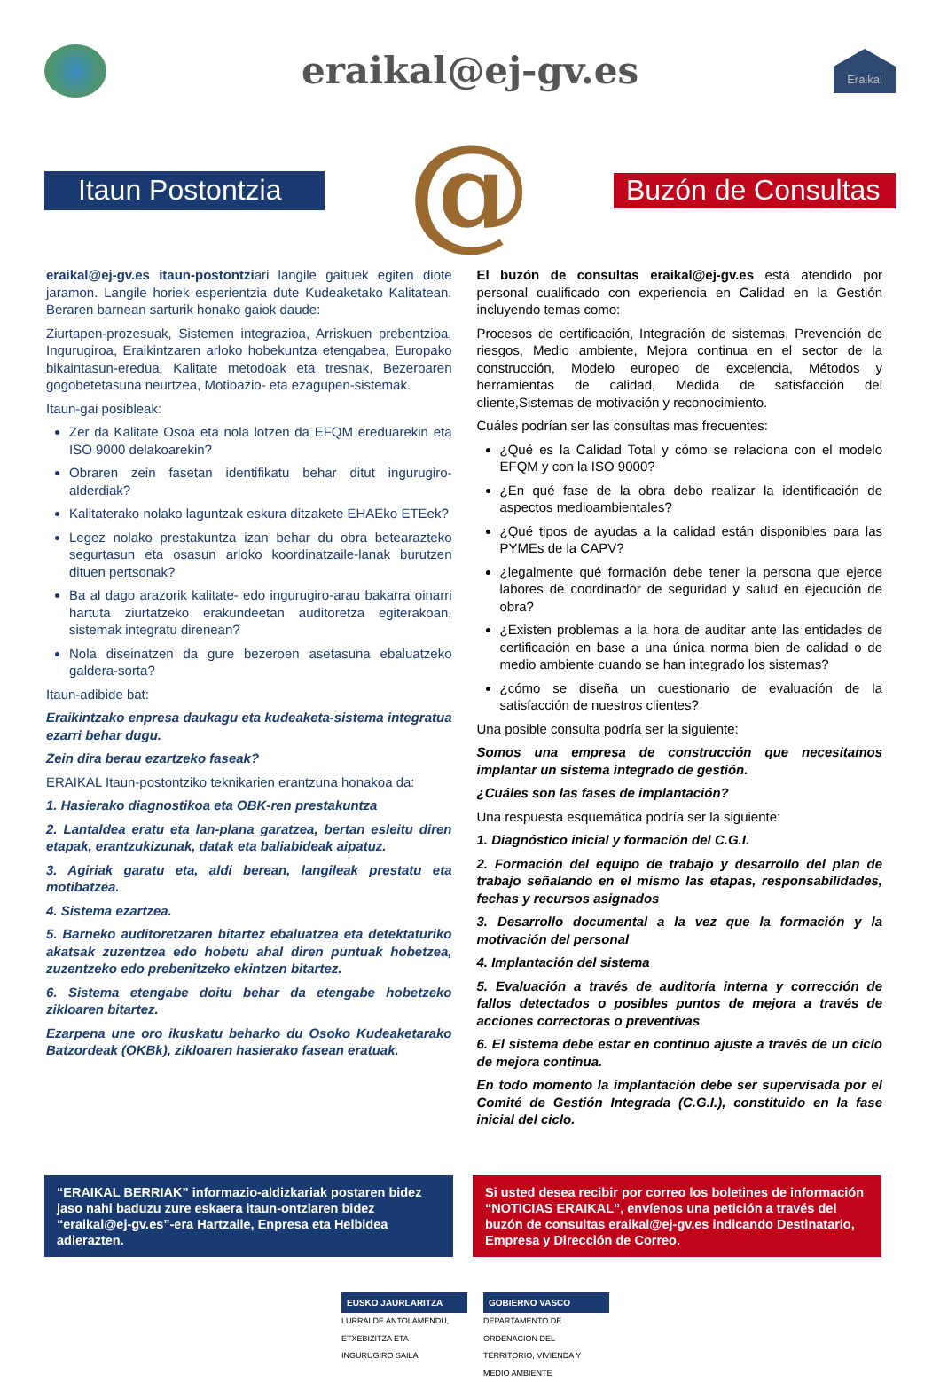eraikal@ej-gv.es
Eraikal
Itaun Postontzia
@
Buzón de Consultas
eraikal@ej-gv.es itaun-postontziari langile gaituek egiten diote jaramon. Langile horiek esperientzia dute Kudeaketako Kalitatean. Beraren barnean sarturik honako gaiok daude:
Ziurtapen-prozesuak, Sistemen integrazioa, Arriskuen prebentzioa, Ingurugiroa, Eraikintzaren arloko hobekuntza etengabea, Europako bikaintasun-eredua, Kalitate metodoak eta tresnak, Bezeroaren gogobetetasuna neurtzea, Motibazio- eta ezagupen-sistemak.
Itaun-gai posibleak:
Zer da Kalitate Osoa eta nola lotzen da EFQM ereduarekin eta ISO 9000 delakoarekin?
Obraren zein fasetan identifikatu behar ditut ingurugiro-alderdiak?
Kalitaterako nolako laguntzak eskura ditzakete EHAEko ETEek?
Legez nolako prestakuntza izan behar du obra betearazteko segurtasun eta osasun arloko koordinatzaile-lanak burutzen dituen pertsonak?
Ba al dago arazorik kalitate- edo ingurugiro-arau bakarra oinarri hartuta ziurtatzeko erakundeetan auditoretza egiterakoan, sistemak integratu direnean?
Nola diseinatzen da gure bezeroen asetasuna ebaluatzeko galdera-sorta?
Itaun-adibide bat:
Eraikintzako enpresa daukagu eta kudeaketa-sistema integratua ezarri behar dugu.
Zein dira berau ezartzeko faseak?
ERAIKAL Itaun-postontziko teknikarien erantzuna honakoa da:
1. Hasierako diagnostikoa eta OBK-ren prestakuntza
2. Lantaldea eratu eta lan-plana garatzea, bertan esleitu diren etapak, erantzukizunak, datak eta baliabideak aipatuz.
3. Agiriak garatu eta, aldi berean, langileak prestatu eta motibatzea.
4. Sistema ezartzea.
5. Barneko auditoretzaren bitartez ebaluatzea eta detektaturiko akatsak zuzentzea edo hobetu ahal diren puntuak hobetzea, zuzentzeko edo prebenitzeko ekintzen bitartez.
6. Sistema etengabe doitu behar da etengabe hobetzeko zikloaren bitartez.
Ezarpena une oro ikuskatu beharko du Osoko Kudeaketarako Batzordeak (OKBk), zikloaren hasierako fasean eratuak.
El buzón de consultas eraikal@ej-gv.es está atendido por personal cualificado con experiencia en Calidad en la Gestión incluyendo temas como:
Procesos de certificación, Integración de sistemas, Prevención de riesgos, Medio ambiente, Mejora continua en el sector de la construcción, Modelo europeo de excelencia, Métodos y herramientas de calidad, Medida de satisfacción del cliente,Sistemas de motivación y reconocimiento.
Cuáles podrían ser las consultas mas frecuentes:
¿Qué es la Calidad Total y cómo se relaciona con el modelo EFQM y con la ISO 9000?
¿En qué fase de la obra debo realizar la identificación de aspectos medioambientales?
¿Qué tipos de ayudas a la calidad están disponibles para las PYMEs de la CAPV?
¿legalmente qué formación debe tener la persona que ejerce labores de coordinador de seguridad y salud en ejecución de obra?
¿Existen problemas a la hora de auditar ante las entidades de certificación en base a una única norma bien de calidad o de medio ambiente cuando se han integrado los sistemas?
¿cómo se diseña un cuestionario de evaluación de la satisfacción de nuestros clientes?
Una posible consulta podría ser la siguiente:
Somos una empresa de construcción que necesitamos implantar un sistema integrado de gestión.
¿Cuáles son las fases de implantación?
Una respuesta esquemática podría ser la siguiente:
1. Diagnóstico inicial y formación del C.G.I.
2. Formación del equipo de trabajo y desarrollo del plan de trabajo señalando en el mismo las etapas, responsabilidades, fechas y recursos asignados
3. Desarrollo documental a la vez que la formación y la motivación del personal
4. Implantación del sistema
5. Evaluación a través de auditoría interna y corrección de fallos detectados o posibles puntos de mejora a través de acciones correctoras o preventivas
6. El sistema debe estar en continuo ajuste a través de un ciclo de mejora continua.
En todo momento la implantación debe ser supervisada por el Comité de Gestión Integrada (C.G.I.), constituido en la fase inicial del ciclo.
“ERAIKAL BERRIAK” informazio-aldizkariak postaren bidez jaso nahi baduzu zure eskaera itaun-ontziaren bidez “eraikal@ej-gv.es”-era Hartzaile, Enpresa eta Helbidea adierazten.
Si usted desea recibir por correo los boletines de información “NOTICIAS ERAIKAL”, envíenos una petición a través del buzón de consultas eraikal@ej-gv.es indicando Destinatario, Empresa y Dirección de Correo.
EUSKO JAURLARITZA
LURRALDE ANTOLAMENDU, ETXEBIZITZA ETA INGURUGIRO SAILA
GOBIERNO VASCO
DEPARTAMENTO DE ORDENACION DEL TERRITORIO, VIVIENDA Y MEDIO AMBIENTE